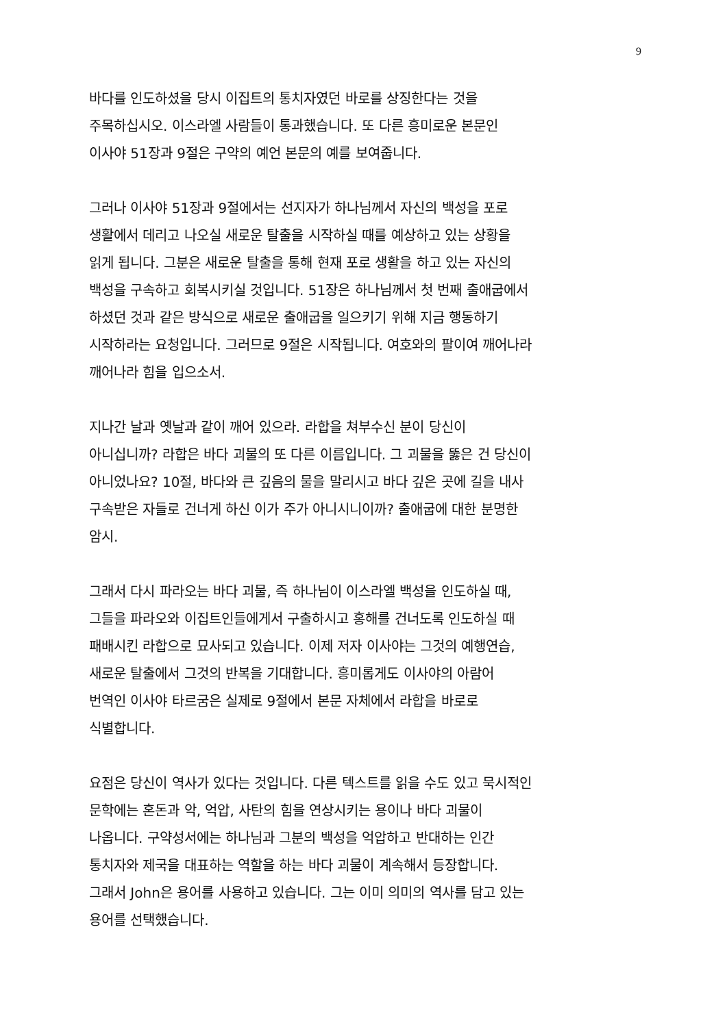9
바다를 인도하셨을 당시 이집트의 통치자였던 바로를 상징한다는 것을
주목하십시오. 이스라엘 사람들이 통과했습니다. 또 다른 흥미로운 본문인
이사야 51장과 9절은 구약의 예언 본문의 예를 보여줍니다.
그러나 이사야 51장과 9절에서는 선지자가 하나님께서 자신의 백성을 포로
생활에서 데리고 나오실 새로운 탈출을 시작하실 때를 예상하고 있는 상황을
읽게 됩니다. 그분은 새로운 탈출을 통해 현재 포로 생활을 하고 있는 자신의
백성을 구속하고 회복시키실 것입니다. 51장은 하나님께서 첫 번째 출애굽에서
하셨던 것과 같은 방식으로 새로운 출애굽을 일으키기 위해 지금 행동하기
시작하라는 요청입니다. 그러므로 9절은 시작됩니다. 여호와의 팔이여 깨어나라
깨어나라 힘을 입으소서.
지나간 날과 옛날과 같이 깨어 있으라. 라합을 쳐부수신 분이 당신이
아니십니까? 라합은 바다 괴물의 또 다른 이름입니다. 그 괴물을 뚫은 건 당신이
아니었나요? 10절, 바다와 큰 깊음의 물을 말리시고 바다 깊은 곳에 길을 내사
구속받은 자들로 건너게 하신 이가 주가 아니시니이까? 출애굽에 대한 분명한
암시.
그래서 다시 파라오는 바다 괴물, 즉 하나님이 이스라엘 백성을 인도하실 때,
그들을 파라오와 이집트인들에게서 구출하시고 홍해를 건너도록 인도하실 때
패배시킨 라합으로 묘사되고 있습니다. 이제 저자 이사야는 그것의 예행연습,
새로운 탈출에서 그것의 반복을 기대합니다. 흥미롭게도 이사야의 아람어
번역인 이사야 타르굼은 실제로 9절에서 본문 자체에서 라합을 바로로
식별합니다.
요점은 당신이 역사가 있다는 것입니다. 다른 텍스트를 읽을 수도 있고 묵시적인
문학에는 혼돈과 악, 억압, 사탄의 힘을 연상시키는 용이나 바다 괴물이
나옵니다. 구약성서에는 하나님과 그분의 백성을 억압하고 반대하는 인간
통치자와 제국을 대표하는 역할을 하는 바다 괴물이 계속해서 등장합니다.
그래서 John은 용어를 사용하고 있습니다. 그는 이미 의미의 역사를 담고 있는
용어를 선택했습니다.